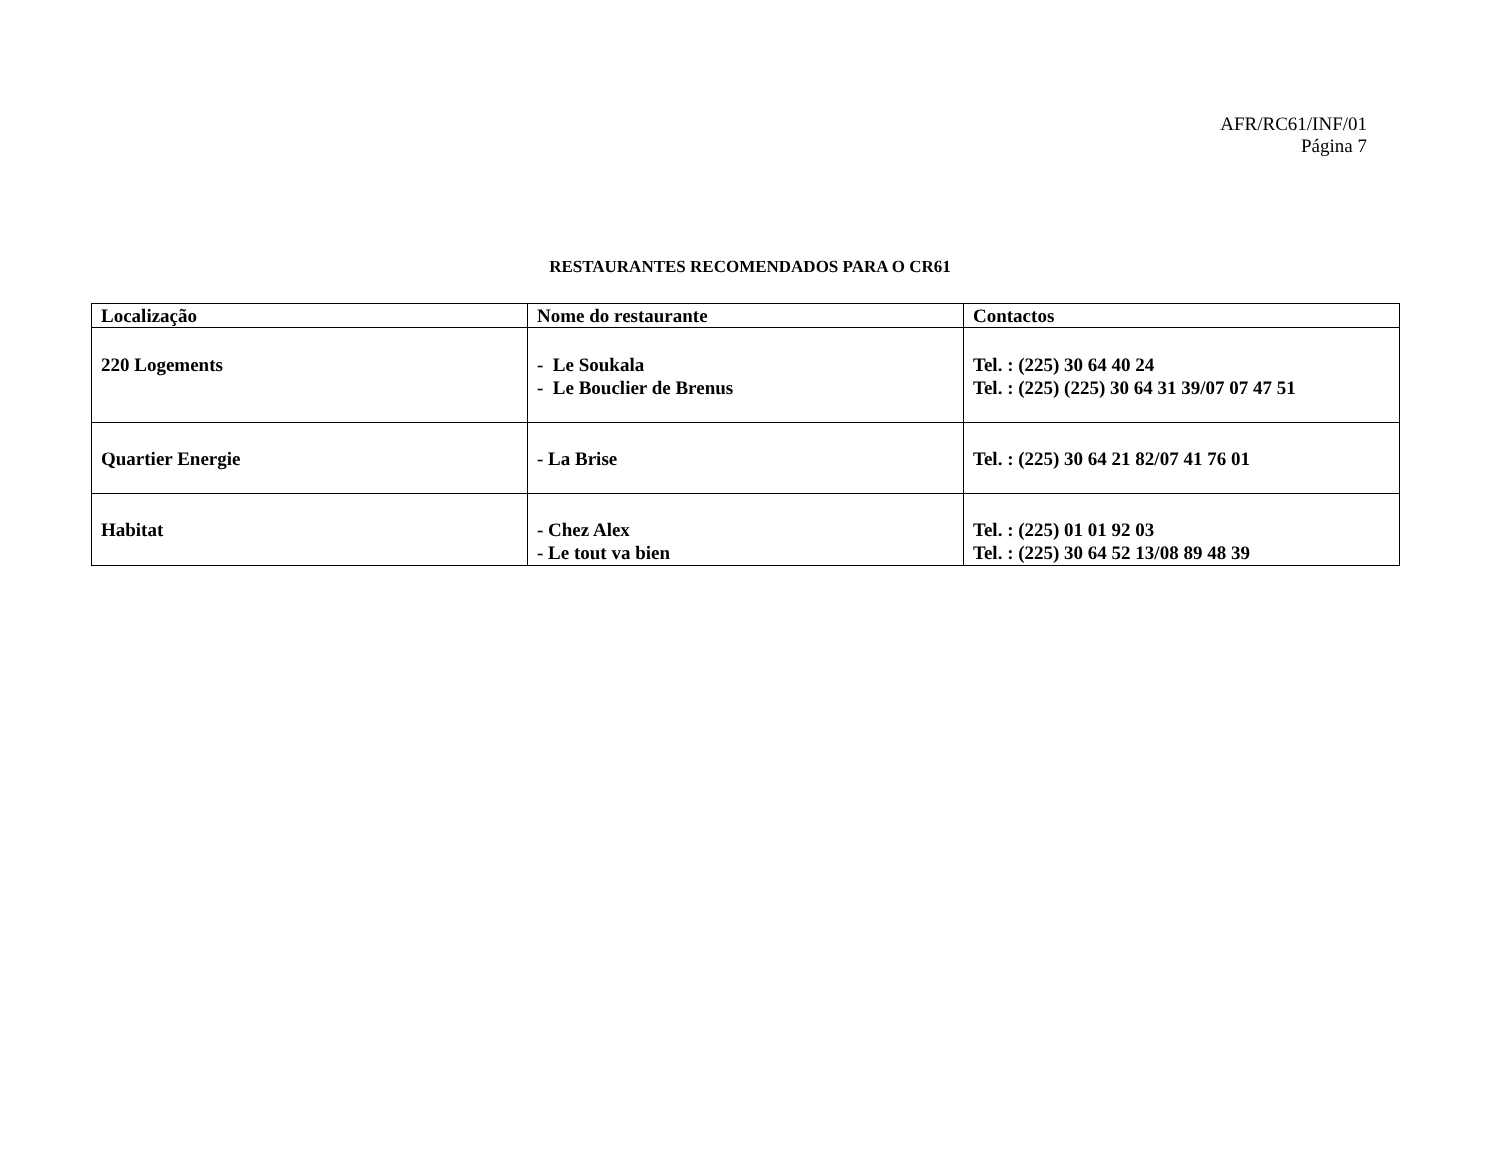AFR/RC61/INF/01
Página 7
RESTAURANTES RECOMENDADOS PARA O CR61
| Localização | Nome do restaurante | Contactos |
| --- | --- | --- |
| 220 Logements | - Le Soukala - Le Bouclier de Brenus | Tel. : (225) 30 64 40 24 Tel. : (225) (225) 30 64 31 39/07 07 47 51 |
| Quartier Energie | - La Brise | Tel. : (225) 30 64 21 82/07 41 76 01 |
| Habitat | - Chez Alex - Le tout va bien | Tel. : (225) 01 01 92 03 Tel. : (225) 30 64 52 13/08 89 48 39 |